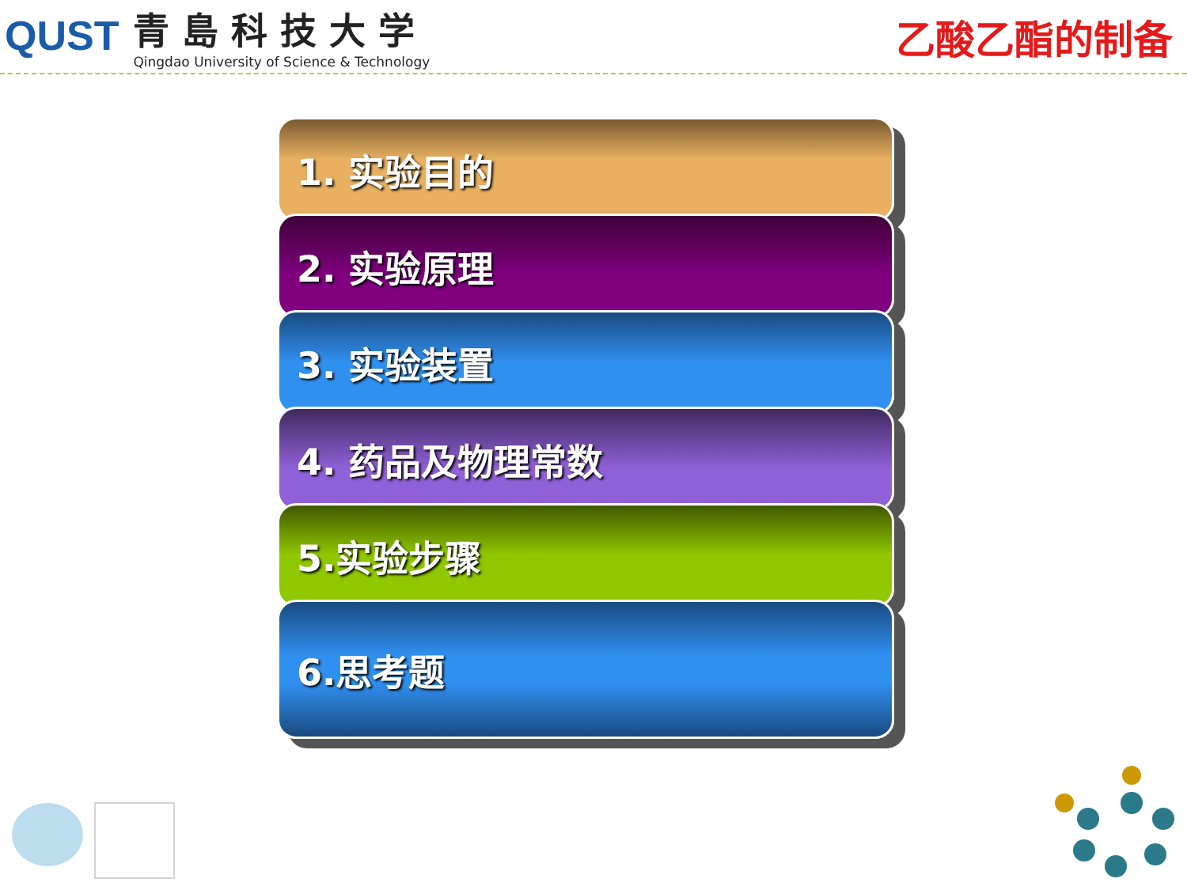QUST
青島科技大学
Qingdao University of Science & Technology
乙酸乙酯的制备
1. 实验目的
2. 实验原理
3. 实验装置
4. 药品及物理常数
5.实验步骤
6.思考题